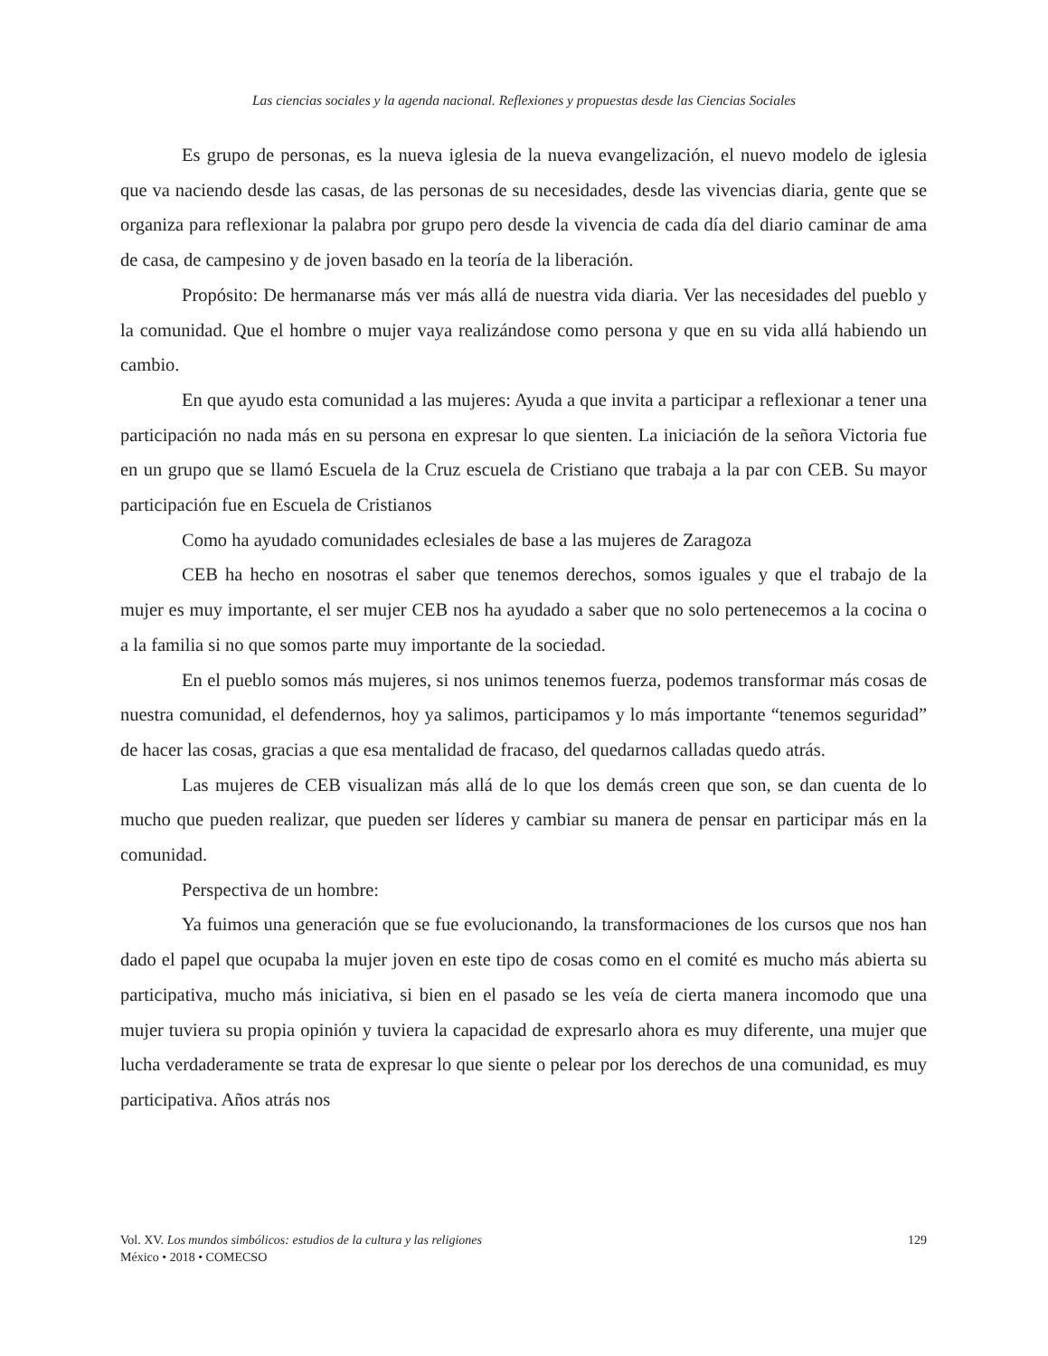Las ciencias sociales y la agenda nacional. Reflexiones y propuestas desde las Ciencias Sociales
Es grupo de personas, es la nueva iglesia de la nueva evangelización, el nuevo modelo de iglesia que va naciendo desde las casas, de las personas de su necesidades, desde las vivencias diaria, gente que se organiza para reflexionar la palabra por grupo pero desde la vivencia de cada día del diario caminar de ama de casa, de campesino y de joven basado en la teoría de la liberación.
Propósito: De hermanarse más ver más allá de nuestra vida diaria. Ver las necesidades del pueblo y la comunidad. Que el hombre o mujer vaya realizándose como persona y que en su vida allá habiendo un cambio.
En que ayudo esta comunidad a las mujeres: Ayuda a que invita a participar a reflexionar a tener una participación no nada más en su persona en expresar lo que sienten. La iniciación de la señora Victoria fue en un grupo que se llamó Escuela de la Cruz escuela de Cristiano que trabaja a la par con CEB. Su mayor participación fue en Escuela de Cristianos
Como ha ayudado comunidades eclesiales de base a las mujeres de Zaragoza
CEB ha hecho en nosotras el saber que tenemos derechos, somos iguales y que el trabajo de la mujer es muy importante, el ser mujer CEB nos ha ayudado a saber que no solo pertenecemos a la cocina o a la familia si no que somos parte muy importante de la sociedad.
En el pueblo somos más mujeres, si nos unimos tenemos fuerza, podemos transformar más cosas de nuestra comunidad, el defendernos, hoy ya salimos, participamos y lo más importante “tenemos seguridad” de hacer las cosas, gracias a que esa mentalidad de fracaso, del quedarnos calladas quedo atrás.
Las mujeres de CEB visualizan más allá de lo que los demás creen que son, se dan cuenta de lo mucho que pueden realizar, que pueden ser líderes y cambiar su manera de pensar en participar más en la comunidad.
Perspectiva de un hombre:
Ya fuimos una generación que se fue evolucionando, la transformaciones de los cursos que nos han dado el papel que ocupaba la mujer joven en este tipo de cosas como en el comité es mucho más abierta su participativa, mucho más iniciativa, si bien en el pasado se les veía de cierta manera incomodo que una mujer tuviera su propia opinión y tuviera la capacidad de expresarlo ahora es muy diferente, una mujer que lucha verdaderamente se trata de expresar lo que siente o pelear por los derechos de una comunidad, es muy participativa. Años atrás nos
Vol. XV. Los mundos simbólicos: estudios de la cultura y las religiones
México • 2018 • COMECSO
129